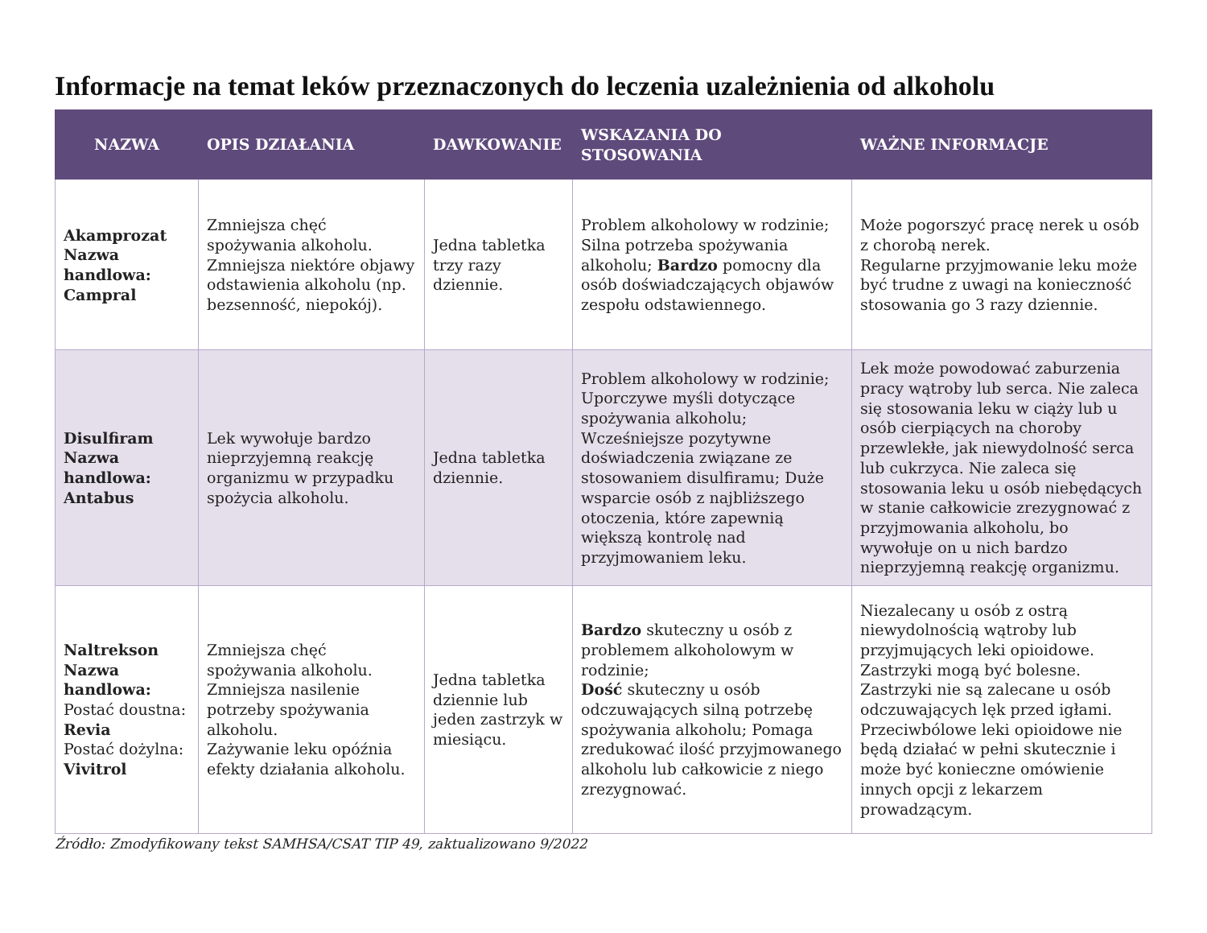Informacje na temat leków przeznaczonych do leczenia uzależnienia od alkoholu
| NAZWA | OPIS DZIAŁANIA | DAWKOWANIE | WSKAZANIA DO STOSOWANIA | WAŻNE INFORMACJE |
| --- | --- | --- | --- | --- |
| Akamprozat Nazwa handlowa: Campral | Zmniejsza chęć spożywania alkoholu. Zmniejsza niektóre objawy odstawienia alkoholu (np. bezsenność, niepokój). | Jedna tabletka trzy razy dziennie. | Problem alkoholowy w rodzinie; Silna potrzeba spożywania alkoholu; Bardzo pomocny dla osób doświadczających objawów zespołu odstawiennego. | Może pogorszyć pracę nerek u osób z chorobą nerek. Regularne przyjmowanie leku może być trudne z uwagi na konieczność stosowania go 3 razy dziennie. |
| Disulfiram Nazwa handlowa: Antabus | Lek wywołuje bardzo nieprzyjemną reakcję organizmu w przypadku spożycia alkoholu. | Jedna tabletka dziennie. | Problem alkoholowy w rodzinie; Uporczywe myśli dotyczące spożywania alkoholu; Wcześniejsze pozytywne doświadczenia związane ze stosowaniem disulfiramu; Duże wsparcie osób z najbliższego otoczenia, które zapewnią większą kontrolę nad przyjmowaniem leku. | Lek może powodować zaburzenia pracy wątroby lub serca. Nie zaleca się stosowania leku w ciąży lub u osób cierpiących na choroby przewlekłe, jak niewydolność serca lub cukrzyca. Nie zaleca się stosowania leku u osób niebędących w stanie całkowicie zrezygnować z przyjmowania alkoholu, bo wywołuje on u nich bardzo nieprzyjemną reakcję organizmu. |
| Naltrekson Nazwa handlowa: Postać doustna: Revia Postać dożylna: Vivitrol | Zmniejsza chęć spożywania alkoholu. Zmniejsza nasilenie potrzeby spożywania alkoholu. Zażywanie leku opóźnia efekty działania alkoholu. | Jedna tabletka dziennie lub jeden zastrzyk w miesiącu. | Bardzo skuteczny u osób z problemem alkoholowym w rodzinie; Dość skuteczny u osób odczuwających silną potrzebę spożywania alkoholu; Pomaga zredukować ilość przyjmowanego alkoholu lub całkowicie z niego zrezygnować. | Niezalecany u osób z ostrą niewydolnością wątroby lub przyjmujących leki opioidowe. Zastrzyki mogą być bolesne. Zastrzyki nie są zalecane u osób odczuwających lęk przed igłami. Przeciwbólowe leki opioidowe nie będą działać w pełni skutecznie i może być konieczne omówienie innych opcji z lekarzem prowadzącym. |
Źródło: Zmodyfikowany tekst SAMHSA/CSAT TIP 49, zaktualizowano 9/2022